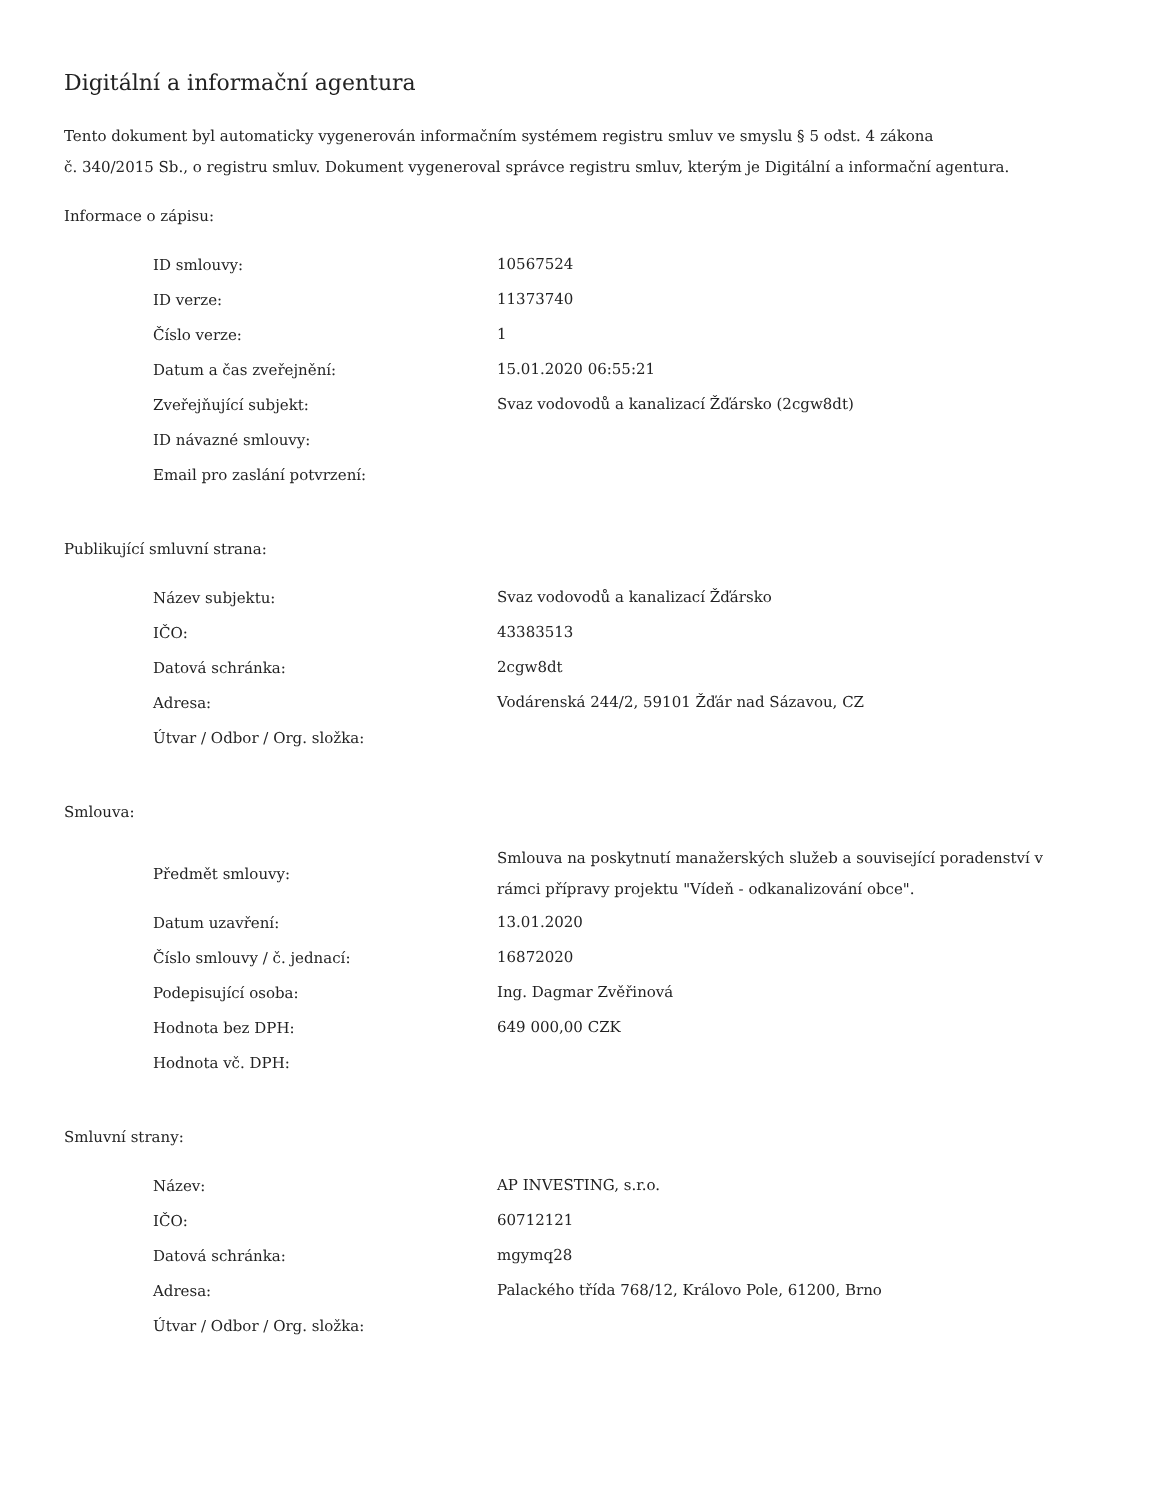Digitální a informační agentura
Tento dokument byl automaticky vygenerován informačním systémem registru smluv ve smyslu § 5 odst. 4 zákona
č. 340/2015 Sb., o registru smluv. Dokument vygeneroval správce registru smluv, kterým je Digitální a informační agentura.
Informace o zápisu:
| ID smlouvy: | 10567524 |
| ID verze: | 11373740 |
| Číslo verze: | 1 |
| Datum a čas zveřejnění: | 15.01.2020 06:55:21 |
| Zveřejňující subjekt: | Svaz vodovodů a kanalizací Žďársko (2cgw8dt) |
| ID návazné smlouvy: | |
| Email pro zaslání potvrzení: | |
Publikující smluvní strana:
| Název subjektu: | Svaz vodovodů a kanalizací Žďársko |
| IČO: | 43383513 |
| Datová schránka: | 2cgw8dt |
| Adresa: | Vodárenská 244/2, 59101 Žďár nad Sázavou, CZ |
| Útvar / Odbor / Org. složka: | |
Smlouva:
| Předmět smlouvy: | Smlouva na poskytnutí manažerských služeb a související poradenství v rámci přípravy projektu "Vídeň - odkanalizování obce". |
| Datum uzavření: | 13.01.2020 |
| Číslo smlouvy / č. jednací: | 16872020 |
| Podepisující osoba: | Ing. Dagmar Zvěřinová |
| Hodnota bez DPH: | 649 000,00 CZK |
| Hodnota vč. DPH: | |
Smluvní strany:
| Název: | AP INVESTING, s.r.o. |
| IČO: | 60712121 |
| Datová schránka: | mgymq28 |
| Adresa: | Palackého třída 768/12, Královo Pole, 61200, Brno |
| Útvar / Odbor / Org. složka: | |